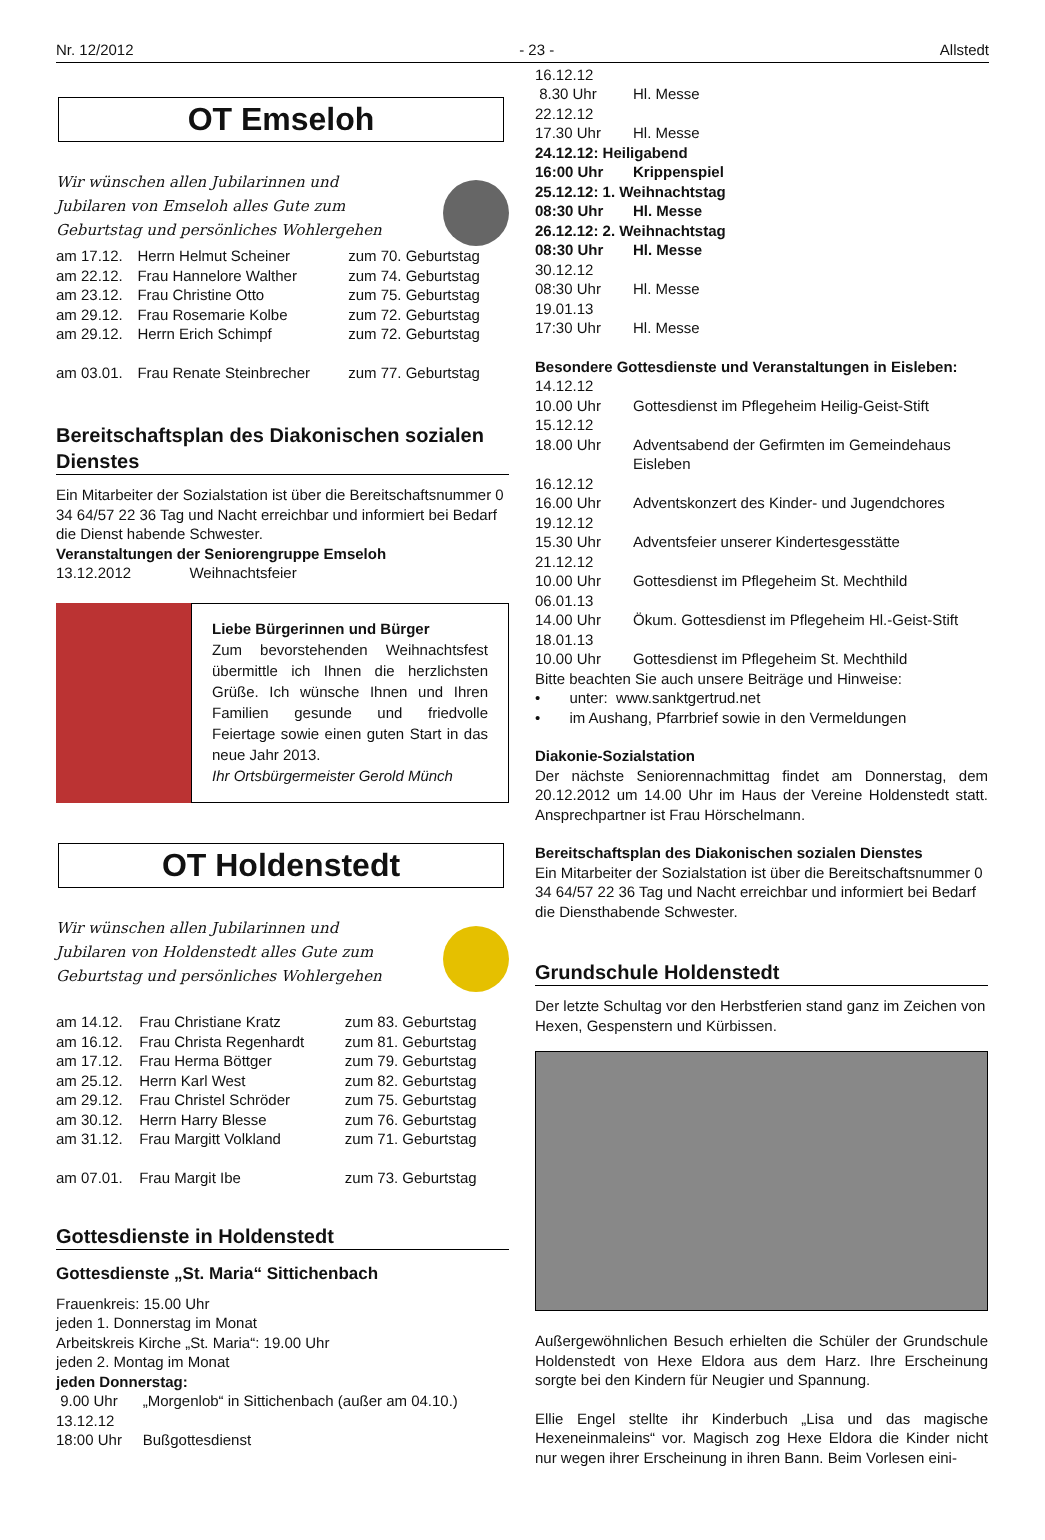Nr. 12/2012 - 23 - Allstedt
OT Emseloh
Wir wünschen allen Jubilarinnen und
Jubilaren von Emseloh alles Gute zum
Geburtstag und persönliches Wohlergehen
| am 17.12. | Herrn Helmut Scheiner | zum 70. Geburtstag |
| am 22.12. | Frau Hannelore Walther | zum 74. Geburtstag |
| am 23.12. | Frau Christine Otto | zum 75. Geburtstag |
| am 29.12. | Frau Rosemarie Kolbe | zum 72. Geburtstag |
| am 29.12. | Herrn Erich Schimpf | zum 72. Geburtstag |
| am 03.01. | Frau Renate Steinbrecher | zum 77. Geburtstag |
Bereitschaftsplan des Diakonischen sozialen Dienstes
Ein Mitarbeiter der Sozialstation ist über die Bereitschaftsnummer 0 34 64/57 22 36 Tag und Nacht erreichbar und informiert bei Bedarf die Dienst habende Schwester.
Veranstaltungen der Seniorengruppe Emseloh
13.12.2012 Weihnachtsfeier
Liebe Bürgerinnen und Bürger
Zum bevorstehenden Weihnachtsfest übermittle ich Ihnen die herzlichsten Grüße. Ich wünsche Ihnen und Ihren Familien gesunde und friedvolle Feiertage sowie einen guten Start in das neue Jahr 2013.
Ihr Ortsbürgermeister Gerold Münch
OT Holdenstedt
Wir wünschen allen Jubilarinnen und
Jubilaren von Holdenstedt alles Gute zum
Geburtstag und persönliches Wohlergehen
| am 14.12. | Frau Christiane Kratz | zum 83. Geburtstag |
| am 16.12. | Frau Christa Regenhardt | zum 81. Geburtstag |
| am 17.12. | Frau Herma Böttger | zum 79. Geburtstag |
| am 25.12. | Herrn Karl West | zum 82. Geburtstag |
| am 29.12. | Frau Christel Schröder | zum 75. Geburtstag |
| am 30.12. | Herrn Harry Blesse | zum 76. Geburtstag |
| am 31.12. | Frau Margitt Volkland | zum 71. Geburtstag |
| am 07.01. | Frau Margit Ibe | zum 73. Geburtstag |
Gottesdienste in Holdenstedt
Gottesdienste „St. Maria“ Sittichenbach
Frauenkreis: 15.00 Uhr
jeden 1. Donnerstag im Monat
Arbeitskreis Kirche „St. Maria“: 19.00 Uhr
jeden 2. Montag im Monat
jeden Donnerstag:
9.00 Uhr „Morgenlob“ in Sittichenbach (außer am 04.10.)
13.12.12
18:00 Uhr Bußgottesdienst
| 16.12.12 | |
| 8.30 Uhr | Hl. Messe |
| 22.12.12 | |
| 17.30 Uhr | Hl. Messe |
| 24.12.12: Heiligabend | |
| 16:00 Uhr | Krippenspiel |
| 25.12.12: 1. Weihnachtstag | |
| 08:30 Uhr | Hl. Messe |
| 26.12.12: 2. Weihnachtstag | |
| 08:30 Uhr | Hl. Messe |
| 30.12.12 | |
| 08:30 Uhr | Hl. Messe |
| 19.01.13 | |
| 17:30 Uhr | Hl. Messe |
Besondere Gottesdienste und Veranstaltungen in Eisleben:
| 14.12.12 | |
| 10.00 Uhr | Gottesdienst im Pflegeheim Heilig-Geist-Stift |
| 15.12.12 | |
| 18.00 Uhr | Adventsabend der Gefirmten im Gemeindehaus Eisleben |
| 16.12.12 | |
| 16.00 Uhr | Adventskonzert des Kinder- und Jugendchores |
| 19.12.12 | |
| 15.30 Uhr | Adventsfeier unserer Kindertesgesstätte |
| 21.12.12 | |
| 10.00 Uhr | Gottesdienst im Pflegeheim St. Mechthild |
| 06.01.13 | |
| 14.00 Uhr | Ökum. Gottesdienst im Pflegeheim Hl.-Geist-Stift |
| 18.01.13 | |
| 10.00 Uhr | Gottesdienst im Pflegeheim St. Mechthild |
Bitte beachten Sie auch unsere Beiträge und Hinweise:
• unter: www.sanktgertrud.net
• im Aushang, Pfarrbrief sowie in den Vermeldungen
Diakonie-Sozialstation
Der nächste Seniorennachmittag findet am Donnerstag, dem 20.12.2012 um 14.00 Uhr im Haus der Vereine Holdenstedt statt. Ansprechpartner ist Frau Hörschelmann.
Bereitschaftsplan des Diakonischen sozialen Dienstes
Ein Mitarbeiter der Sozialstation ist über die Bereitschaftsnummer 0 34 64/57 22 36 Tag und Nacht erreichbar und informiert bei Bedarf die Diensthabende Schwester.
Grundschule Holdenstedt
Der letzte Schultag vor den Herbstferien stand ganz im Zeichen von Hexen, Gespenstern und Kürbissen.
Außergewöhnlichen Besuch erhielten die Schüler der Grundschule Holdenstedt von Hexe Eldora aus dem Harz. Ihre Erscheinung sorgte bei den Kindern für Neugier und Spannung.
Ellie Engel stellte ihr Kinderbuch „Lisa und das magische Hexeneinmaleins“ vor. Magisch zog Hexe Eldora die Kinder nicht nur wegen ihrer Erscheinung in ihren Bann. Beim Vorlesen eini-